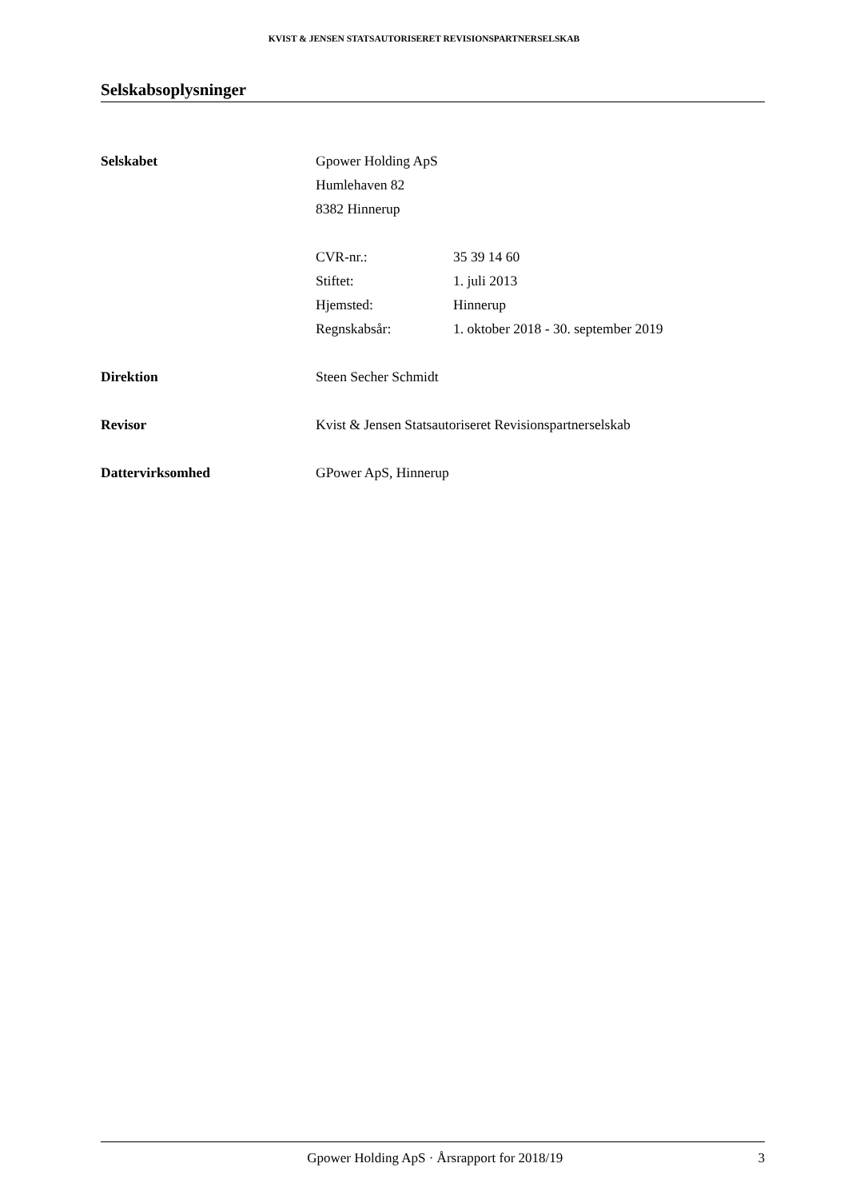KVIST & JENSEN STATSAUTORISERET REVISIONSPARTNERSELSKAB
Selskabsoplysninger
Selskabet Gpower Holding ApS
Humlehaven 82
8382 Hinnerup
CVR-nr.: 35 39 14 60
Stiftet: 1. juli 2013
Hjemsted: Hinnerup
Regnskabsår: 1. oktober 2018 - 30. september 2019
Direktion Steen Secher Schmidt
Revisor Kvist & Jensen Statsautoriseret Revisionspartnerselskab
Dattervirksomhed GPower ApS, Hinnerup
Gpower Holding ApS · Årsrapport for 2018/19 3